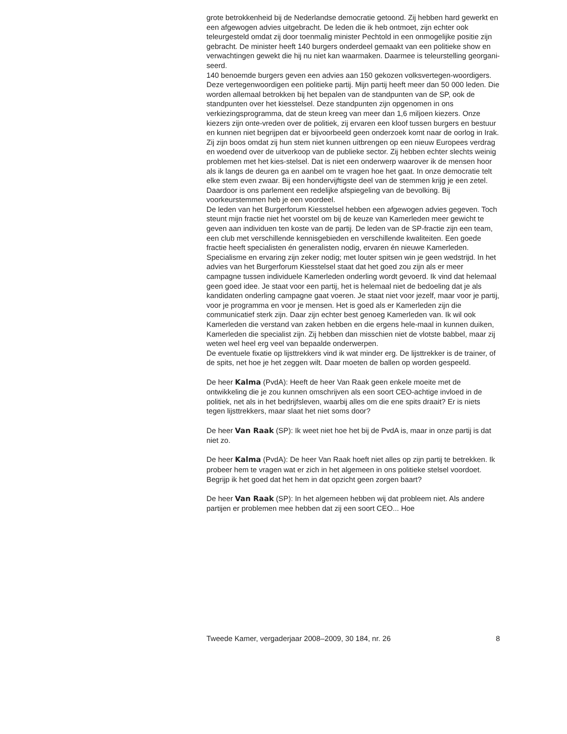grote betrokkenheid bij de Nederlandse democratie getoond. Zij hebben hard gewerkt en een afgewogen advies uitgebracht. De leden die ik heb ontmoet, zijn echter ook teleurgesteld omdat zij door toenmalig minister Pechtold in een onmogelijke positie zijn gebracht. De minister heeft 140 burgers onderdeel gemaakt van een politieke show en verwachtingen gewekt die hij nu niet kan waarmaken. Daarmee is teleurstelling georgani-seerd.
140 benoemde burgers geven een advies aan 150 gekozen volksvertegen-woordigers. Deze vertegenwoordigen een politieke partij. Mijn partij heeft meer dan 50 000 leden. Die worden allemaal betrokken bij het bepalen van de standpunten van de SP, ook de standpunten over het kiesstelsel. Deze standpunten zijn opgenomen in ons verkiezingsprogramma, dat de steun kreeg van meer dan 1,6 miljoen kiezers. Onze kiezers zijn onte-vreden over de politiek, zij ervaren een kloof tussen burgers en bestuur en kunnen niet begrijpen dat er bijvoorbeeld geen onderzoek komt naar de oorlog in Irak. Zij zijn boos omdat zij hun stem niet kunnen uitbrengen op een nieuw Europees verdrag en woedend over de uitverkoop van de publieke sector. Zij hebben echter slechts weinig problemen met het kies-stelsel. Dat is niet een onderwerp waarover ik de mensen hoor als ik langs de deuren ga en aanbel om te vragen hoe het gaat. In onze democratie telt elke stem even zwaar. Bij een hondervijftigste deel van de stemmen krijg je een zetel. Daardoor is ons parlement een redelijke afspiegeling van de bevolking. Bij voorkeurstemmen heb je een voordeel.
De leden van het Burgerforum Kiesstelsel hebben een afgewogen advies gegeven. Toch steunt mijn fractie niet het voorstel om bij de keuze van Kamerleden meer gewicht te geven aan individuen ten koste van de partij. De leden van de SP-fractie zijn een team, een club met verschillende kennisgebieden en verschillende kwaliteiten. Een goede fractie heeft specialisten én generalisten nodig, ervaren én nieuwe Kamerleden. Specialisme en ervaring zijn zeker nodig; met louter spitsen win je geen wedstrijd. In het advies van het Burgerforum Kiesstelsel staat dat het goed zou zijn als er meer campagne tussen individuele Kamerleden onderling wordt gevoerd. Ik vind dat helemaal geen goed idee. Je staat voor een partij, het is helemaal niet de bedoeling dat je als kandidaten onderling campagne gaat voeren. Je staat niet voor jezelf, maar voor je partij, voor je programma en voor je mensen. Het is goed als er Kamerleden zijn die communicatief sterk zijn. Daar zijn echter best genoeg Kamerleden van. Ik wil ook Kamerleden die verstand van zaken hebben en die ergens hele-maal in kunnen duiken, Kamerleden die specialist zijn. Zij hebben dan misschien niet de vlotste babbel, maar zij weten wel heel erg veel van bepaalde onderwerpen.
De eventuele fixatie op lijsttrekkers vind ik wat minder erg. De lijsttrekker is de trainer, of de spits, net hoe je het zeggen wilt. Daar moeten de ballen op worden gespeeld.
De heer Kalma (PvdA): Heeft de heer Van Raak geen enkele moeite met de ontwikkeling die je zou kunnen omschrijven als een soort CEO-achtige invloed in de politiek, net als in het bedrijfsleven, waarbij alles om die ene spits draait? Er is niets tegen lijsttrekkers, maar slaat het niet soms door?
De heer Van Raak (SP): Ik weet niet hoe het bij de PvdA is, maar in onze partij is dat niet zo.
De heer Kalma (PvdA): De heer Van Raak hoeft niet alles op zijn partij te betrekken. Ik probeer hem te vragen wat er zich in het algemeen in ons politieke stelsel voordoet. Begrijp ik het goed dat het hem in dat opzicht geen zorgen baart?
De heer Van Raak (SP): In het algemeen hebben wij dat probleem niet. Als andere partijen er problemen mee hebben dat zij een soort CEO... Hoe
Tweede Kamer, vergaderjaar 2008–2009, 30 184, nr. 26 8